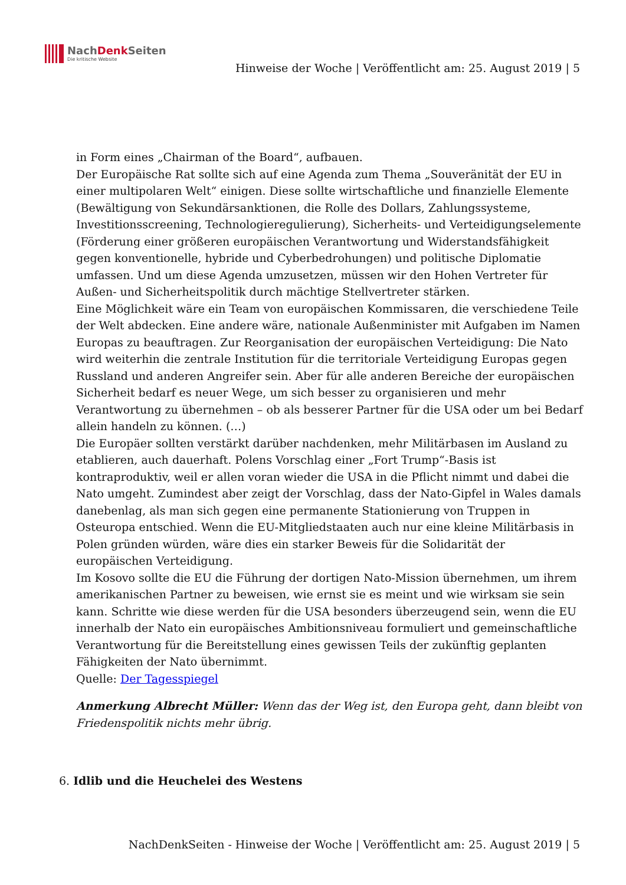NachDenk Seiten
Die kritische Website
Hinweise der Woche | Veröffentlicht am: 25. August 2019 | 5
in Form eines „Chairman of the Board“, aufbauen.
Der Europäische Rat sollte sich auf eine Agenda zum Thema „Souveränität der EU in einer multipolaren Welt“ einigen. Diese sollte wirtschaftliche und finanzielle Elemente (Bewältigung von Sekundärsanktionen, die Rolle des Dollars, Zahlungssysteme, Investitionsscreening, Technologieregulierung), Sicherheits- und Verteidigungselemente (Förderung einer größeren europäischen Verantwortung und Widerstandsfähigkeit gegen konventionelle, hybride und Cyberbedrohungen) und politische Diplomatie umfassen. Und um diese Agenda umzusetzen, müssen wir den Hohen Vertreter für Außen- und Sicherheitspolitik durch mächtige Stellvertreter stärken.
Eine Möglichkeit wäre ein Team von europäischen Kommissaren, die verschiedene Teile der Welt abdecken. Eine andere wäre, nationale Außenminister mit Aufgaben im Namen Europas zu beauftragen. Zur Reorganisation der europäischen Verteidigung: Die Nato wird weiterhin die zentrale Institution für die territoriale Verteidigung Europas gegen Russland und anderen Angreifer sein. Aber für alle anderen Bereiche der europäischen Sicherheit bedarf es neuer Wege, um sich besser zu organisieren und mehr Verantwortung zu übernehmen – ob als besserer Partner für die USA oder um bei Bedarf allein handeln zu können. (…)
Die Europäer sollten verstärkt darüber nachdenken, mehr Militärbasen im Ausland zu etablieren, auch dauerhaft. Polens Vorschlag einer „Fort Trump“-Basis ist kontraproduktiv, weil er allen voran wieder die USA in die Pflicht nimmt und dabei die Nato umgeht. Zumindest aber zeigt der Vorschlag, dass der Nato-Gipfel in Wales damals danebenlag, als man sich gegen eine permanente Stationierung von Truppen in Osteuropa entschied. Wenn die EU-Mitgliedstaaten auch nur eine kleine Militärbasis in Polen gründen würden, wäre dies ein starker Beweis für die Solidarität der europäischen Verteidigung.
Im Kosovo sollte die EU die Führung der dortigen Nato-Mission übernehmen, um ihrem amerikanischen Partner zu beweisen, wie ernst sie es meint und wie wirksam sie sein kann. Schritte wie diese werden für die USA besonders überzeugend sein, wenn die EU innerhalb der Nato ein europäisches Ambitionsniveau formuliert und gemeinschaftliche Verantwortung für die Bereitstellung eines gewissen Teils der zukünftig geplanten Fähigkeiten der Nato übernimmt.
Quelle: Der Tagesspiegel
Anmerkung Albrecht Müller: Wenn das der Weg ist, den Europa geht, dann bleibt von Friedenspolitik nichts mehr übrig.
6. Idlib und die Heuchelei des Westens
NachDenkSeiten - Hinweise der Woche | Veröffentlicht am: 25. August 2019 | 5